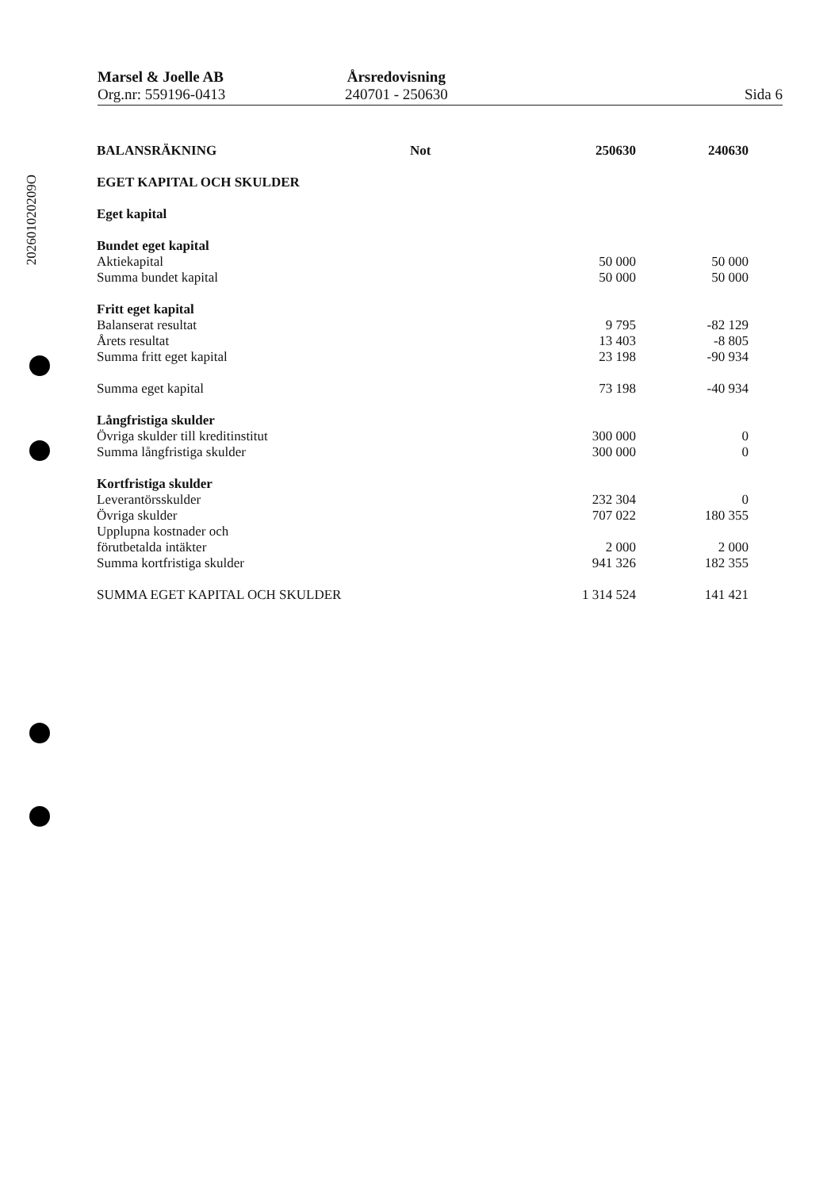Marsel & Joelle AB Årsredovisning
Org.nr: 559196-0413 240701 - 250630 Sida 6
202601020209O
| BALANSRÄKNING | Not | 250630 | 240630 |
| --- | --- | --- | --- |
| EGET KAPITAL OCH SKULDER | | | |
| Eget kapital | | | |
| Bundet eget kapital | | | |
| Aktiekapital | | 50 000 | 50 000 |
| Summa bundet kapital | | 50 000 | 50 000 |
| Fritt eget kapital | | | |
| Balanserat resultat | | 9 795 | -82 129 |
| Årets resultat | | 13 403 | -8 805 |
| Summa fritt eget kapital | | 23 198 | -90 934 |
| Summa eget kapital | | 73 198 | -40 934 |
| Långfristiga skulder | | | |
| Övriga skulder till kreditinstitut | | 300 000 | 0 |
| Summa långfristiga skulder | | 300 000 | 0 |
| Kortfristiga skulder | | | |
| Leverantörsskulder | | 232 304 | 0 |
| Övriga skulder | | 707 022 | 180 355 |
| Upplupna kostnader och förutbetalda intäkter | | 2 000 | 2 000 |
| Summa kortfristiga skulder | | 941 326 | 182 355 |
| SUMMA EGET KAPITAL OCH SKULDER | | 1 314 524 | 141 421 |